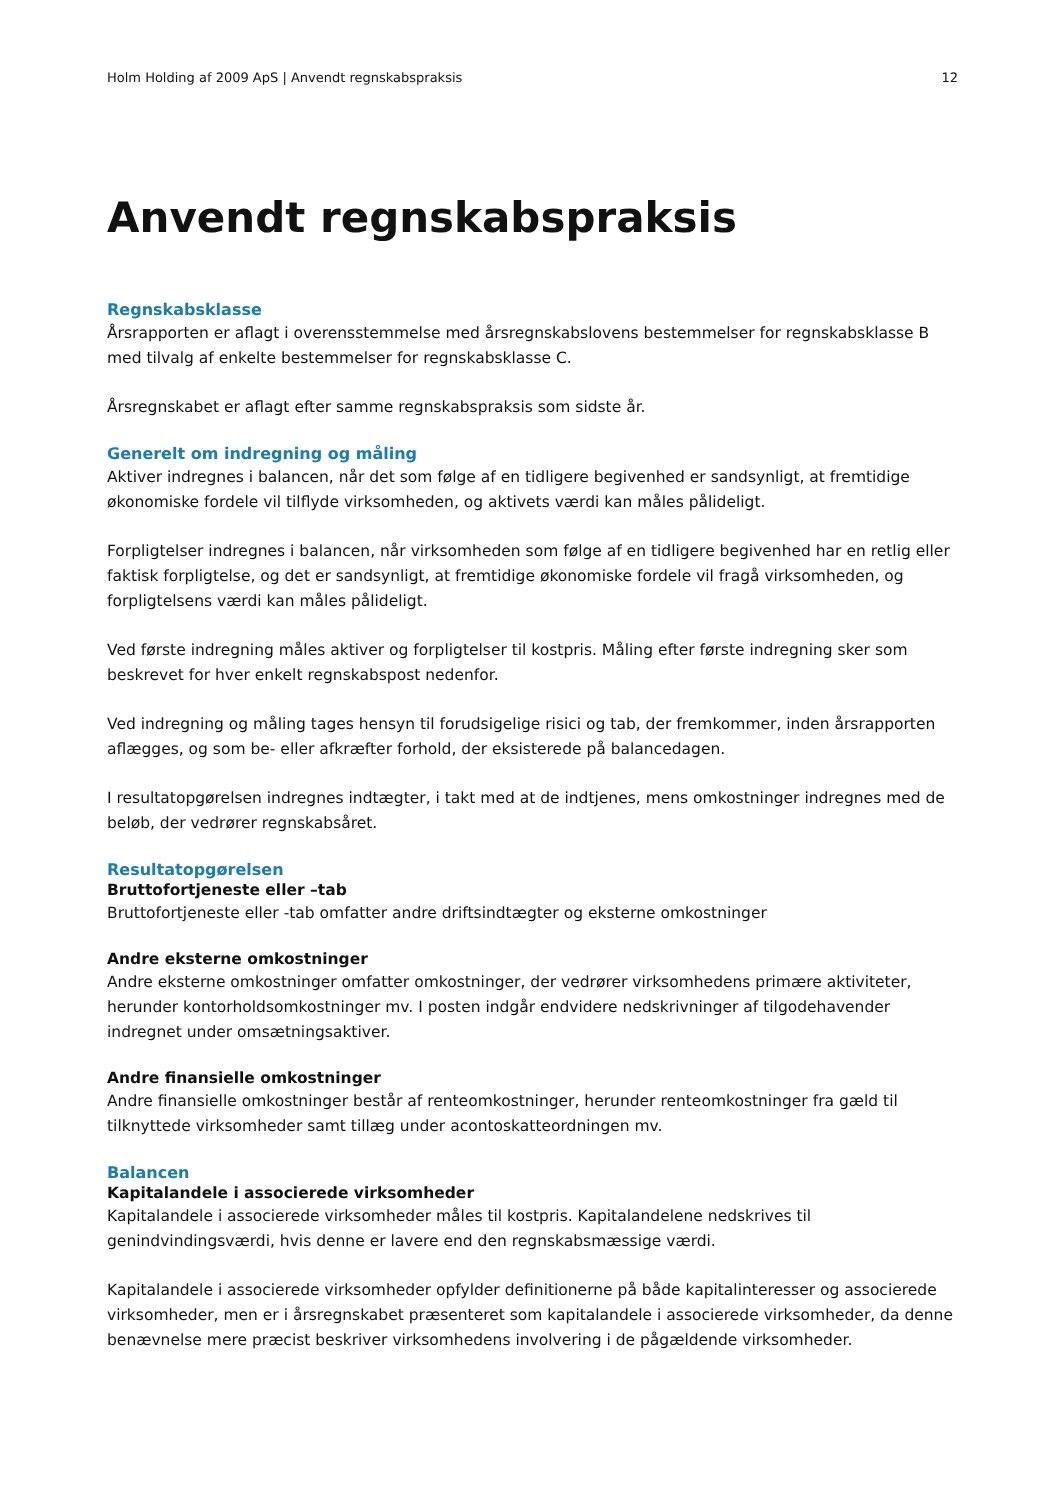Holm Holding af 2009 ApS | Anvendt regnskabspraksis 12
Anvendt regnskabspraksis
Regnskabsklasse
Årsrapporten er aflagt i overensstemmelse med årsregnskabslovens bestemmelser for regnskabsklasse B med tilvalg af enkelte bestemmelser for regnskabsklasse C.
Årsregnskabet er aflagt efter samme regnskabspraksis som sidste år.
Generelt om indregning og måling
Aktiver indregnes i balancen, når det som følge af en tidligere begivenhed er sandsynligt, at fremtidige økonomiske fordele vil tilflyde virksomheden, og aktivets værdi kan måles pålideligt.
Forpligtelser indregnes i balancen, når virksomheden som følge af en tidligere begivenhed har en retlig eller faktisk forpligtelse, og det er sandsynligt, at fremtidige økonomiske fordele vil fragå virksomheden, og forpligtelsens værdi kan måles pålideligt.
Ved første indregning måles aktiver og forpligtelser til kostpris. Måling efter første indregning sker som beskrevet for hver enkelt regnskabspost nedenfor.
Ved indregning og måling tages hensyn til forudsigelige risici og tab, der fremkommer, inden årsrapporten aflægges, og som be- eller afkræfter forhold, der eksisterede på balancedagen.
I resultatopgørelsen indregnes indtægter, i takt med at de indtjenes, mens omkostninger indregnes med de beløb, der vedrører regnskabsåret.
Resultatopgørelsen
Bruttofortjeneste eller –tab
Bruttofortjeneste eller -tab omfatter andre driftsindtægter og eksterne omkostninger
Andre eksterne omkostninger
Andre eksterne omkostninger omfatter omkostninger, der vedrører virksomhedens primære aktiviteter, herunder kontorholdsomkostninger mv. I posten indgår endvidere nedskrivninger af tilgodehavender indregnet under omsætningsaktiver.
Andre finansielle omkostninger
Andre finansielle omkostninger består af renteomkostninger, herunder renteomkostninger fra gæld til tilknyttede virksomheder samt tillæg under acontoskatteordningen mv.
Balancen
Kapitalandele i associerede virksomheder
Kapitalandele i associerede virksomheder måles til kostpris. Kapitalandelene nedskrives til genindvindingsværdi, hvis denne er lavere end den regnskabsmæssige værdi.
Kapitalandele i associerede virksomheder opfylder definitionerne på både kapitalinteresser og associerede virksomheder, men er i årsregnskabet præsenteret som kapitalandele i associerede virksomheder, da denne benævnelse mere præcist beskriver virksomhedens involvering i de pågældende virksomheder.